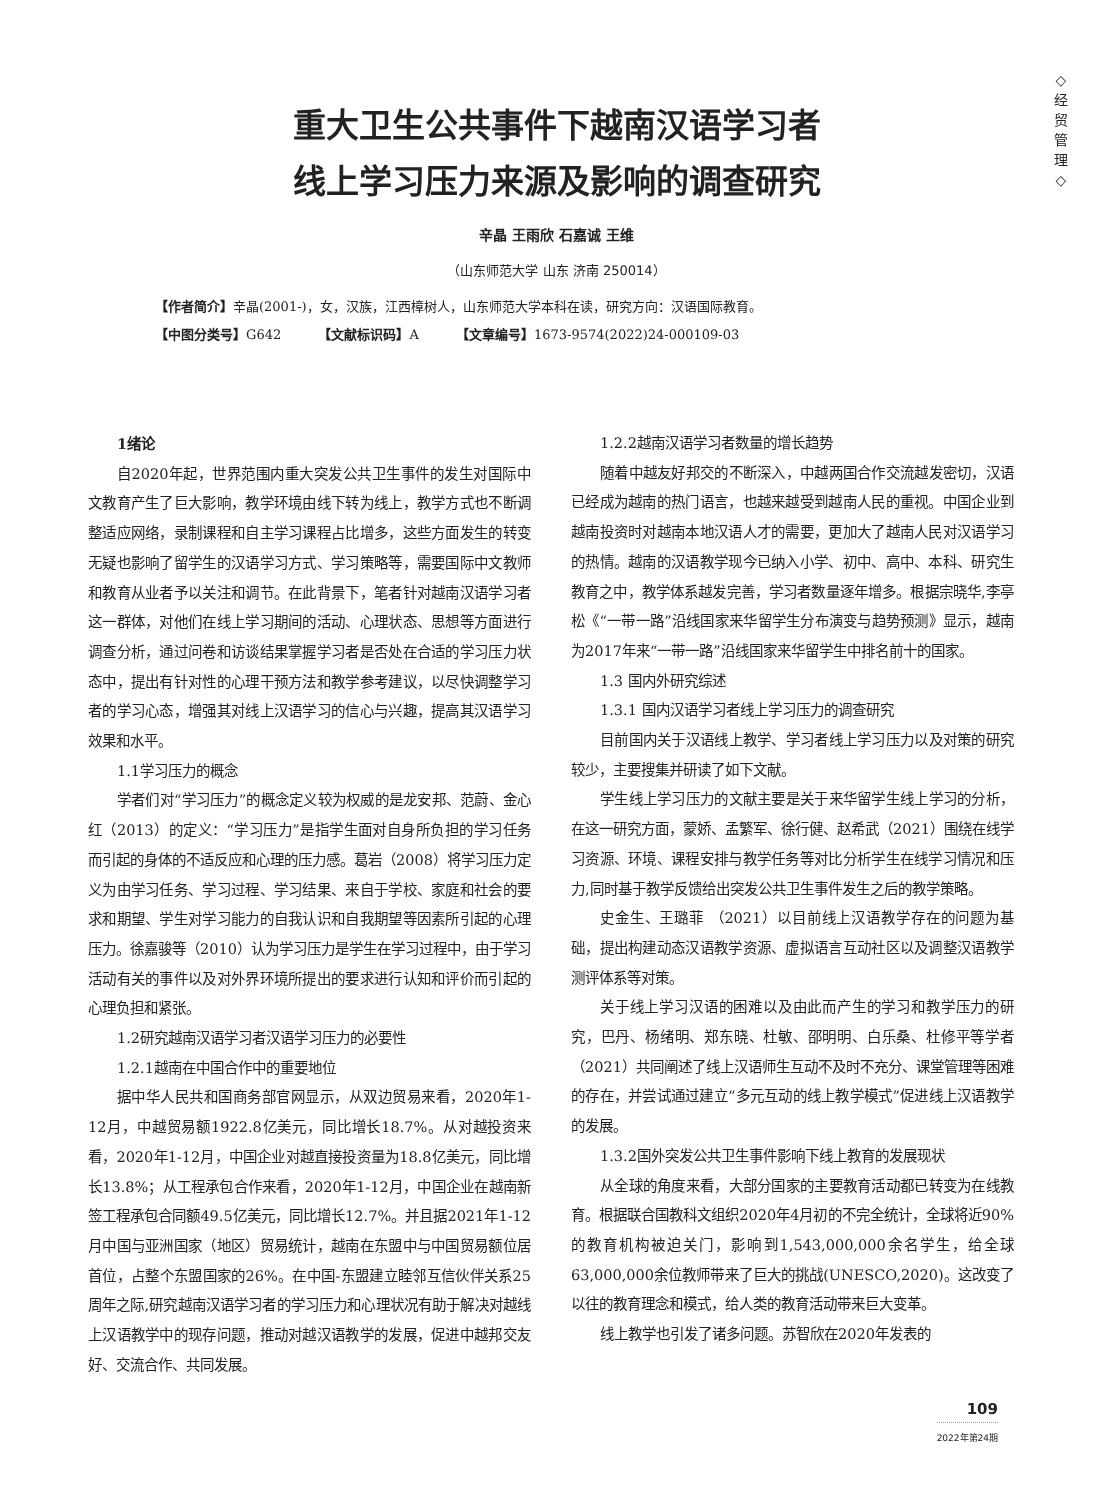◇
经
贸
管
理
◇
重大卫生公共事件下越南汉语学习者
线上学习压力来源及影响的调查研究
辛晶 王雨欣 石嘉诚 王维
（山东师范大学 山东 济南 250014）
【作者简介】辛晶(2001-)，女，汉族，江西樟树人，山东师范大学本科在读，研究方向：汉语国际教育。
【中图分类号】G642 【文献标识码】A 【文章编号】1673-9574(2022)24-000109-03
1绪论
自2020年起，世界范围内重大突发公共卫生事件的发生对国际中文教育产生了巨大影响，教学环境由线下转为线上，教学方式也不断调整适应网络，录制课程和自主学习课程占比增多，这些方面发生的转变无疑也影响了留学生的汉语学习方式、学习策略等，需要国际中文教师和教育从业者予以关注和调节。在此背景下，笔者针对越南汉语学习者这一群体，对他们在线上学习期间的活动、心理状态、思想等方面进行调查分析，通过问卷和访谈结果掌握学习者是否处在合适的学习压力状态中，提出有针对性的心理干预方法和教学参考建议，以尽快调整学习者的学习心态，增强其对线上汉语学习的信心与兴趣，提高其汉语学习效果和水平。
1.1学习压力的概念
学者们对“学习压力”的概念定义较为权威的是龙安邦、范蔚、金心红（2013）的定义：“学习压力”是指学生面对自身所负担的学习任务而引起的身体的不适反应和心理的压力感。葛岩（2008）将学习压力定义为由学习任务、学习过程、学习结果、来自于学校、家庭和社会的要求和期望、学生对学习能力的自我认识和自我期望等因素所引起的心理压力。徐嘉骏等（2010）认为学习压力是学生在学习过程中，由于学习活动有关的事件以及对外界环境所提出的要求进行认知和评价而引起的心理负担和紧张。
1.2研究越南汉语学习者汉语学习压力的必要性
1.2.1越南在中国合作中的重要地位
据中华人民共和国商务部官网显示，从双边贸易来看，2020年1-12月，中越贸易额1922.8亿美元，同比增长18.7%。从对越投资来看，2020年1-12月，中国企业对越直接投资量为18.8亿美元，同比增长13.8%；从工程承包合作来看，2020年1-12月，中国企业在越南新签工程承包合同额49.5亿美元，同比增长12.7%。并且据2021年1-12月中国与亚洲国家（地区）贸易统计，越南在东盟中与中国贸易额位居首位，占整个东盟国家的26%。在中国-东盟建立睦邻互信伙伴关系25周年之际,研究越南汉语学习者的学习压力和心理状况有助于解决对越线上汉语教学中的现存问题，推动对越汉语教学的发展，促进中越邦交友好、交流合作、共同发展。
1.2.2越南汉语学习者数量的增长趋势
随着中越友好邦交的不断深入，中越两国合作交流越发密切，汉语已经成为越南的热门语言，也越来越受到越南人民的重视。中国企业到越南投资时对越南本地汉语人才的需要，更加大了越南人民对汉语学习的热情。越南的汉语教学现今已纳入小学、初中、高中、本科、研究生教育之中，教学体系越发完善，学习者数量逐年增多。根据宗晓华,李亭松《“一带一路”沿线国家来华留学生分布演变与趋势预测》显示，越南为2017年来“一带一路”沿线国家来华留学生中排名前十的国家。
1.3 国内外研究综述
1.3.1 国内汉语学习者线上学习压力的调查研究
目前国内关于汉语线上教学、学习者线上学习压力以及对策的研究较少，主要搜集并研读了如下文献。
学生线上学习压力的文献主要是关于来华留学生线上学习的分析，在这一研究方面，蒙娇、孟繁军、徐行健、赵希武（2021）围绕在线学习资源、环境、课程安排与教学任务等对比分析学生在线学习情况和压力,同时基于教学反馈给出突发公共卫生事件发生之后的教学策略。
史金生、王璐菲 （2021）以目前线上汉语教学存在的问题为基础，提出构建动态汉语教学资源、虚拟语言互动社区以及调整汉语教学测评体系等对策。
关于线上学习汉语的困难以及由此而产生的学习和教学压力的研究，巴丹、杨绪明、郑东晓、杜敏、邵明明、白乐桑、杜修平等学者 （2021）共同阐述了线上汉语师生互动不及时不充分、课堂管理等困难的存在，并尝试通过建立“多元互动的线上教学模式”促进线上汉语教学的发展。
1.3.2国外突发公共卫生事件影响下线上教育的发展现状
从全球的角度来看，大部分国家的主要教育活动都已转变为在线教育。根据联合国教科文组织2020年4月初的不完全统计，全球将近90%的教育机构被迫关门，影响到1,543,000,000余名学生，给全球63,000,000余位教师带来了巨大的挑战(UNESCO,2020)。这改变了以往的教育理念和模式，给人类的教育活动带来巨大变革。
线上教学也引发了诸多问题。苏智欣在2020年发表的
109
2022年第24期